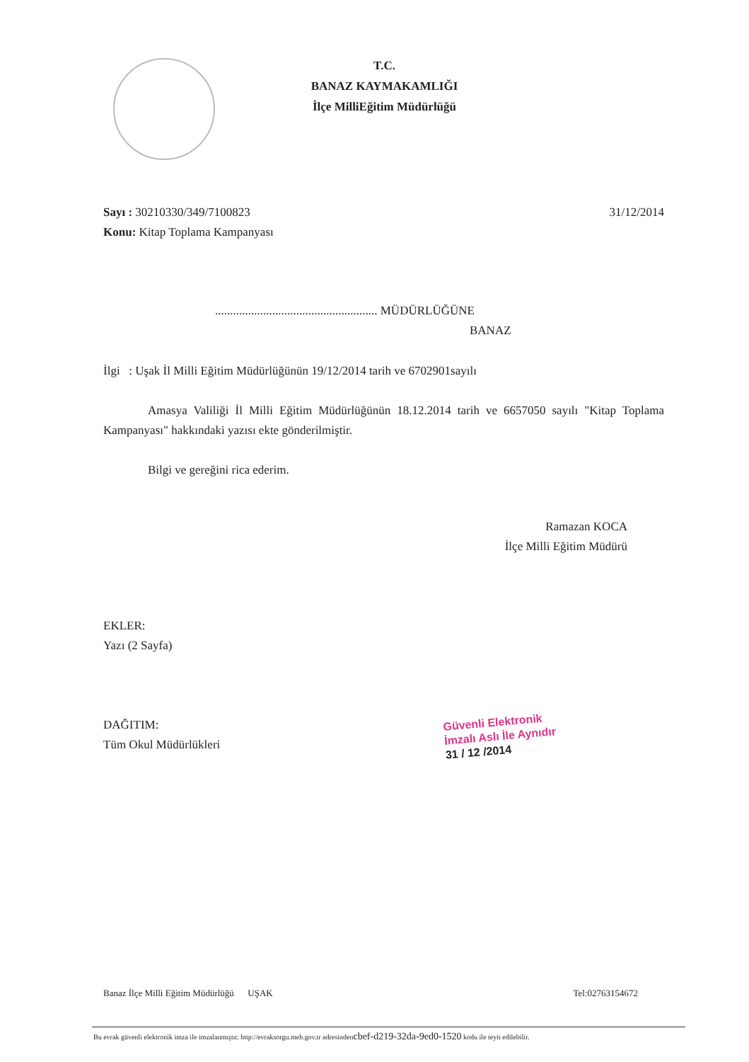T.C.
BANAZ KAYMAKAMLIĞI
İlçe MilliEğitim Müdürlüğü
Sayı : 30210330/349/7100823 31/12/2014
Konu: Kitap Toplama Kampanyası
...................................................... MÜDÜRLÜĞÜNE
BANAZ
İlgi : Uşak İl Milli Eğitim Müdürlüğünün 19/12/2014 tarih ve 6702901sayılı
Amasya Valiliği İl Milli Eğitim Müdürlüğünün 18.12.2014 tarih ve 6657050 sayılı "Kitap Toplama Kampanyası" hakkındaki yazısı ekte gönderilmiştir.
Bilgi ve gereğini rica ederim.
Ramazan KOCA
İlçe Milli Eğitim Müdürü
EKLER:
Yazı (2 Sayfa)
DAĞITIM:
Tüm Okul Müdürlükleri
Güvenli Elektronik
İmzalı Aslı İle Aynıdır
31 / 12 /2014
Banaz İlçe Milli Eğitim Müdürlüğü UŞAK Tel:02763154672
Bu evrak güvenli elektronik imza ile imzalanmıştır. http://evraksorgu.meb.gov.tr adresindencbef-d219-32da-9ed0-1520 kodu ile teyit edilebilir.